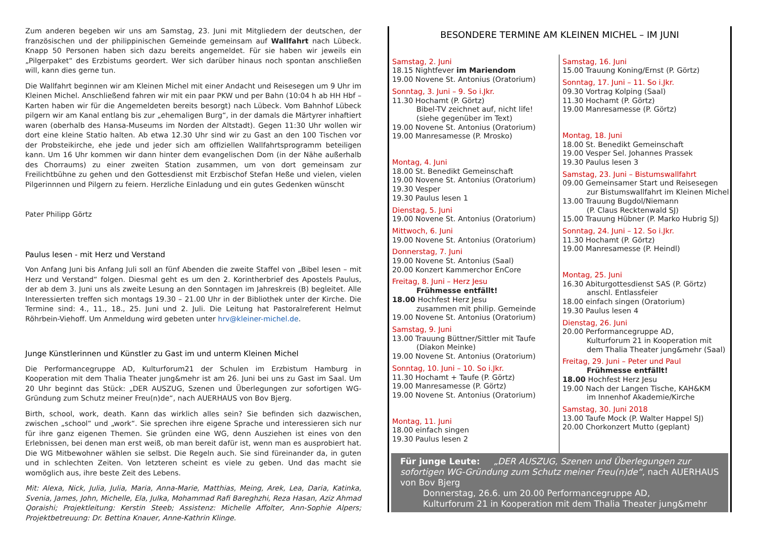Zum anderen begeben wir uns am Samstag, 23. Juni mit Mitgliedern der deutschen, der französischen und der philippinischen Gemeinde gemeinsam auf Wallfahrt nach Lübeck. Knapp 50 Personen haben sich dazu bereits angemeldet. Für sie haben wir jeweils ein „Pilgerpaket“ des Erzbistums geordert. Wer sich darüber hinaus noch spontan anschließen will, kann dies gerne tun.
Die Wallfahrt beginnen wir am Kleinen Michel mit einer Andacht und Reisesegen um 9 Uhr im Kleinen Michel. Anschließend fahren wir mit ein paar PKW und per Bahn (10:04 h ab HH Hbf – Karten haben wir für die Angemeldeten bereits besorgt) nach Lübeck. Vom Bahnhof Lübeck pilgern wir am Kanal entlang bis zur „ehemaligen Burg“, in der damals die Märtyrer inhaftiert waren (oberhalb des Hansa-Museums im Norden der Altstadt). Gegen 11:30 Uhr wollen wir dort eine kleine Statio halten. Ab etwa 12.30 Uhr sind wir zu Gast an den 100 Tischen vor der Probsteikirche, ehe jede und jeder sich am offiziellen Wallfahrtsprogramm beteiligen kann. Um 16 Uhr kommen wir dann hinter dem evangelischen Dom (in der Nähe außerhalb des Chorraums) zu einer zweiten Station zusammen, um von dort gemeinsam zur Freilichtbühne zu gehen und den Gottesdienst mit Erzbischof Stefan Heße und vielen, vielen Pilgerinnnen und Pilgern zu feiern. Herzliche Einladung und ein gutes Gedenken wünscht
Pater Philipp Görtz
Paulus lesen - mit Herz und Verstand
Von Anfang Juni bis Anfang Juli soll an fünf Abenden die zweite Staffel von „Bibel lesen – mit Herz und Verstand“ folgen. Diesmal geht es um den 2. Korintherbrief des Apostels Paulus, der ab dem 3. Juni uns als zweite Lesung an den Sonntagen im Jahreskreis (B) begleitet. Alle Interessierten treffen sich montags 19.30 – 21.00 Uhr in der Bibliothek unter der Kirche. Die Termine sind: 4., 11., 18., 25. Juni und 2. Juli. Die Leitung hat Pastoralreferent Helmut Röhrbein-Viehoff. Um Anmeldung wird gebeten unter hrv@kleiner-michel.de.
Junge Künstlerinnen und Künstler zu Gast im und unterm Kleinen Michel
Die Performancegruppe AD, Kulturforum21 der Schulen im Erzbistum Hamburg in Kooperation mit dem Thalia Theater jung&mehr ist am 26. Juni bei uns zu Gast im Saal. Um 20 Uhr beginnt das Stück: „DER AUSZUG, Szenen und Überlegungen zur sofortigen WG-Gründung zum Schutz meiner Freu(n)de“, nach AUERHAUS von Bov Bjerg.
Birth, school, work, death. Kann das wirklich alles sein? Sie befinden sich dazwischen, zwischen „school“ und „work“. Sie sprechen ihre eigene Sprache und interessieren sich nur für ihre ganz eigenen Themen. Sie gründen eine WG, denn Ausziehen ist eines von den Erlebnissen, bei denen man erst weiß, ob man bereit dafür ist, wenn man es ausprobiert hat. Die WG Mitbewohner wählen sie selbst. Die Regeln auch. Sie sind füreinander da, in guten und in schlechten Zeiten. Von letzteren scheint es viele zu geben. Und das macht sie womöglich aus, ihre beste Zeit des Lebens.
Mit: Alexa, Nick, Julia, Julia, Maria, Anna-Marie, Matthias, Meing, Arek, Lea, Daria, Katinka, Svenia, James, John, Michelle, Ela, Julka, Mohammad Rafi Bareghzhi, Reza Hasan, Aziz Ahmad Qoraishi; Projektleitung: Kerstin Steeb; Assistenz: Michelle Affolter, Ann-Sophie Alpers; Projektbetreuung: Dr. Bettina Knauer, Anne-Kathrin Klinge.
BESONDERE TERMINE AM KLEINEN MICHEL – IM JUNI
Samstag, 2. Juni
18.15 Nightfever im Mariendom
19.00 Novene St. Antonius (Oratorium)
Sonntag, 3. Juni – 9. So i.Jkr.
11.30 Hochamt (P. Görtz)
Bibel-TV zeichnet auf, nicht life!
(siehe gegenüber im Text)
19.00 Novene St. Antonius (Oratorium)
19.00 Manresamesse (P. Mrosko)
Montag, 4. Juni
18.00 St. Benedikt Gemeinschaft
19.00 Novene St. Antonius (Oratorium)
19.30 Vesper
19.30 Paulus lesen 1
Dienstag, 5. Juni
19.00 Novene St. Antonius (Oratorium)
Mittwoch, 6. Juni
19.00 Novene St. Antonius (Oratorium)
Donnerstag, 7. Juni
19.00 Novene St. Antonius (Saal)
20.00 Konzert Kammerchor EnCore
Freitag, 8. Juni – Herz Jesu
Frühmesse entfällt!
18.00 Hochfest Herz Jesu
zusammen mit philip. Gemeinde
19.00 Novene St. Antonius (Oratorium)
Samstag, 9. Juni
13.00 Trauung Büttner/Sittler mit Taufe
(Diakon Meinke)
19.00 Novene St. Antonius (Oratorium)
Sonntag, 10. Juni – 10. So i.Jkr.
11.30 Hochamt + Taufe (P. Görtz)
19.00 Manresamesse (P. Görtz)
19.00 Novene St. Antonius (Oratorium)
Montag, 11. Juni
18.00 einfach singen
19.30 Paulus lesen 2
Samstag, 16. Juni
15.00 Trauung Koning/Ernst (P. Görtz)
Sonntag, 17. Juni – 11. So i.Jkr.
09.30 Vortrag Kolping (Saal)
11.30 Hochamt (P. Görtz)
19.00 Manresamesse (P. Görtz)
Montag, 18. Juni
18.00 St. Benedikt Gemeinschaft
19.00 Vesper Sel. Johannes Prassek
19.30 Paulus lesen 3
Samstag, 23. Juni – Bistumswallfahrt
09.00 Gemeinsamer Start und Reisesegen
zur Bistumswallfahrt im Kleinen Michel
13.00 Trauung Bugdol/Niemann
(P. Claus Recktenwald SJ)
15.00 Trauung Hübner (P. Marko Hubrig SJ)
Sonntag, 24. Juni – 12. So i.Jkr.
11.30 Hochamt (P. Görtz)
19.00 Manresamesse (P. Heindl)
Montag, 25. Juni
16.30 Abiturgottesdienst SAS (P. Görtz)
anschl. Entlassfeier
18.00 einfach singen (Oratorium)
19.30 Paulus lesen 4
Dienstag, 26. Juni
20.00 Performancegruppe AD,
Kulturforum 21 in Kooperation mit
dem Thalia Theater jung&mehr (Saal)
Freitag, 29. Juni – Peter und Paul
Frühmesse entfällt!
18.00 Hochfest Herz Jesu
19.00 Nach der Langen Tische, KAH&KM
im Innenhof Akademie/Kirche
Samstag, 30. Juni 2018
13.00 Taufe Mock (P. Walter Happel SJ)
20.00 Chorkonzert Mutto (geplant)
Für junge Leute: „DER AUSZUG, Szenen und Überlegungen zur sofortigen WG-Gründung zum Schutz meiner Freu(n)de“, nach AUERHAUS von Bov Bjerg
Donnerstag, 26.6. um 20.00 Performancegruppe AD,
Kulturforum 21 in Kooperation mit dem Thalia Theater jung&mehr